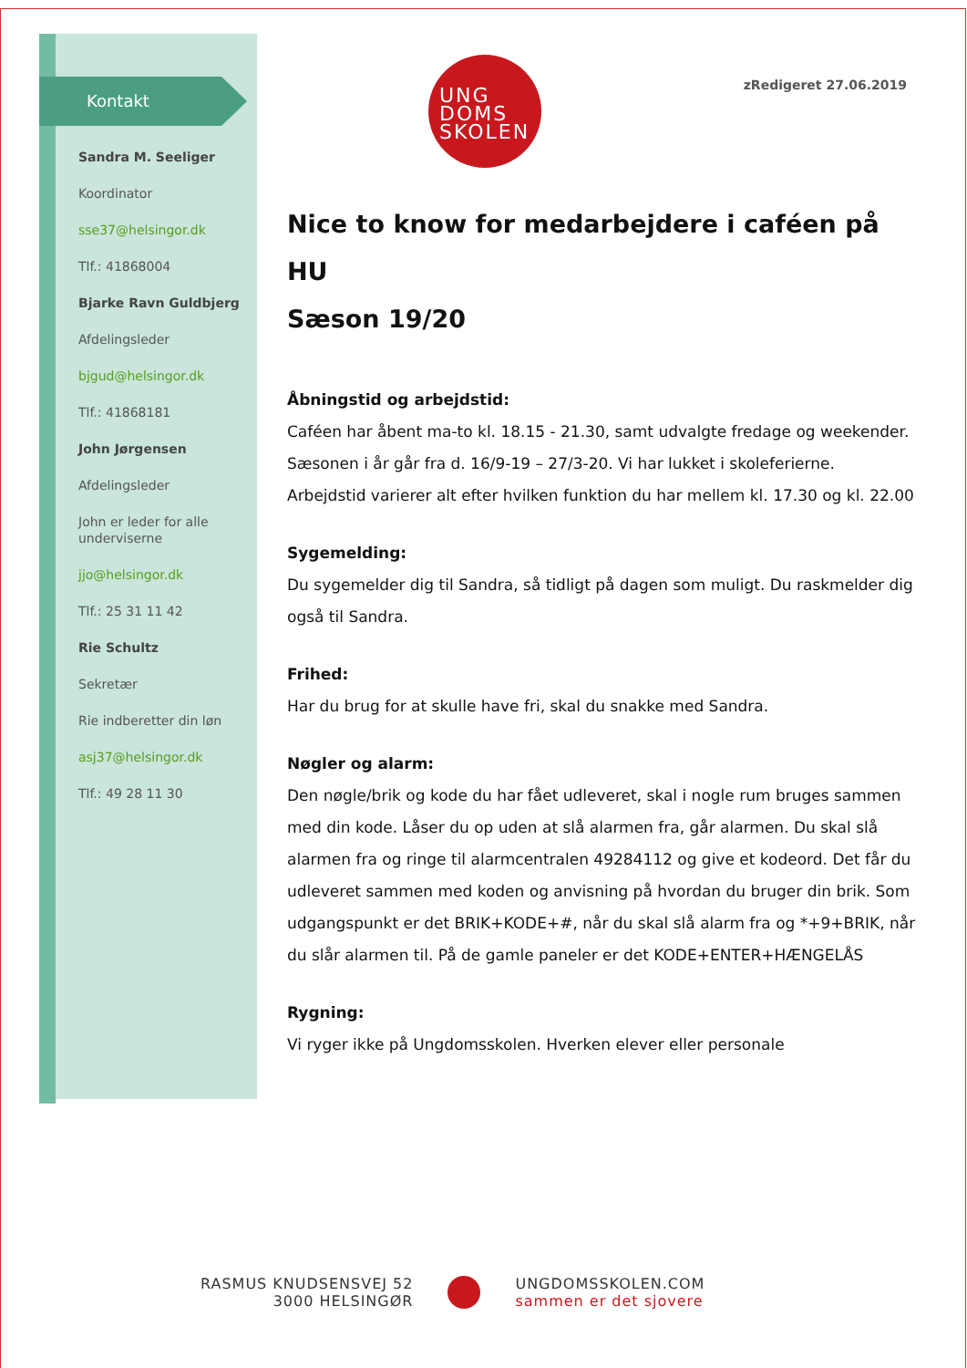Kontakt
Sandra M. Seeliger
Koordinator
sse37@helsingor.dk
Tlf.: 41868004
Bjarke Ravn Guldbjerg
Afdelingsleder
bjgud@helsingor.dk
Tlf.: 41868181
John Jørgensen
Afdelingsleder
John er leder for alle underviserne
jjo@helsingor.dk
Tlf.: 25 31 11 42
Rie Schultz
Sekretær
Rie indberetter din løn
asj37@helsingor.dk
Tlf.: 49 28 11 30
UNG
DOMS
SKOLEN
zRedigeret 27.06.2019
Nice to know for medarbejdere i caféen på HU
Sæson 19/20
Åbningstid og arbejdstid:
Caféen har åbent ma-to kl. 18.15 - 21.30, samt udvalgte fredage og weekender.
Sæsonen i år går fra d. 16/9-19 – 27/3-20. Vi har lukket i skoleferierne.
Arbejdstid varierer alt efter hvilken funktion du har mellem kl. 17.30 og kl. 22.00
Sygemelding:
Du sygemelder dig til Sandra, så tidligt på dagen som muligt. Du raskmelder dig også til Sandra.
Frihed:
Har du brug for at skulle have fri, skal du snakke med Sandra.
Nøgler og alarm:
Den nøgle/brik og kode du har fået udleveret, skal i nogle rum bruges sammen med din kode. Låser du op uden at slå alarmen fra, går alarmen. Du skal slå alarmen fra og ringe til alarmcentralen 49284112 og give et kodeord. Det får du udleveret sammen med koden og anvisning på hvordan du bruger din brik. Som udgangspunkt er det BRIK+KODE+#, når du skal slå alarm fra og *+9+BRIK, når du slår alarmen til. På de gamle paneler er det KODE+ENTER+HÆNGELÅS
Rygning:
Vi ryger ikke på Ungdomsskolen. Hverken elever eller personale
RASMUS KNUDSENSVEJ 52
3000 HELSINGØR
UNGDOMSSKOLEN.COM
sammen er det sjovere